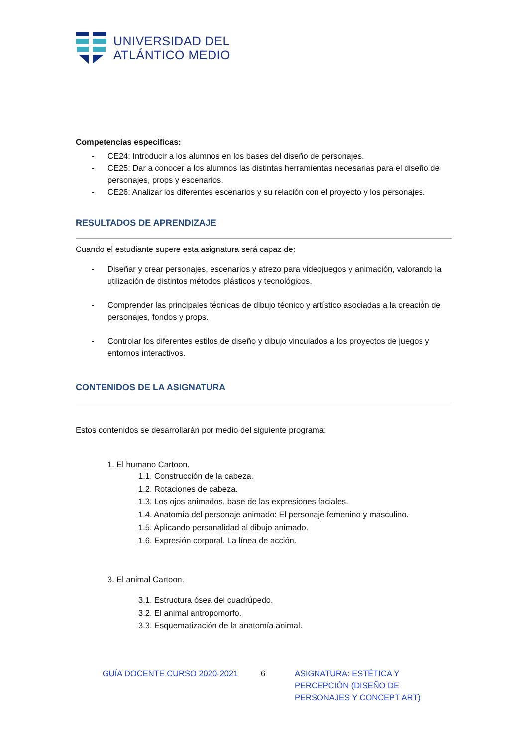UNIVERSIDAD DEL
ATLÁNTICO MEDIO
Competencias específicas:
- CE24: Introducir a los alumnos en los bases del diseño de personajes.
- CE25: Dar a conocer a los alumnos las distintas herramientas necesarias para el diseño de personajes, props y escenarios.
- CE26: Analizar los diferentes escenarios y su relación con el proyecto y los personajes.
RESULTADOS DE APRENDIZAJE
Cuando el estudiante supere esta asignatura será capaz de:
- Diseñar y crear personajes, escenarios y atrezo para videojuegos y animación, valorando la utilización de distintos métodos plásticos y tecnológicos.
- Comprender las principales técnicas de dibujo técnico y artístico asociadas a la creación de personajes, fondos y props.
- Controlar los diferentes estilos de diseño y dibujo vinculados a los proyectos de juegos y entornos interactivos.
CONTENIDOS DE LA ASIGNATURA
Estos contenidos se desarrollarán por medio del siguiente programa:
1. El humano Cartoon.
1.1. Construcción de la cabeza.
1.2. Rotaciones de cabeza.
1.3. Los ojos animados, base de las expresiones faciales.
1.4. Anatomía del personaje animado: El personaje femenino y masculino.
1.5. Aplicando personalidad al dibujo animado.
1.6. Expresión corporal. La línea de acción.
3. El animal Cartoon.
3.1. Estructura ósea del cuadrúpedo.
3.2. El animal antropomorfo.
3.3. Esquematización de la anatomía animal.
GUÍA DOCENTE CURSO 2020-2021 6 ASIGNATURA: ESTÉTICA Y PERCEPCIÓN (DISEÑO DE PERSONAJES Y CONCEPT ART)